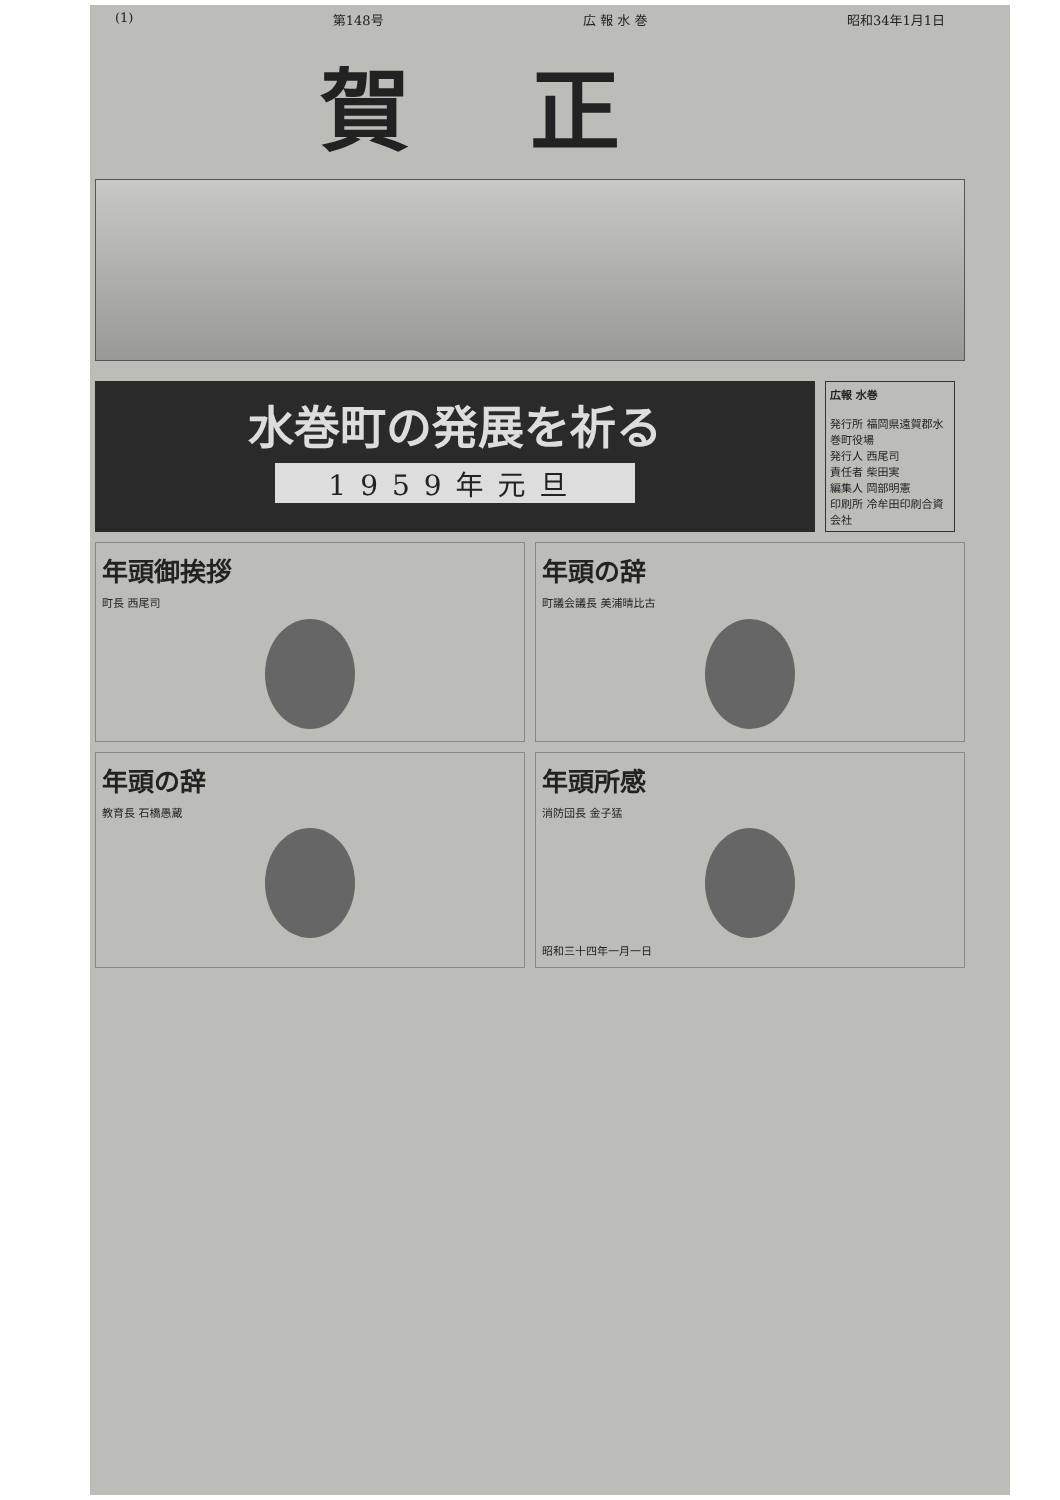(1) 第148号 広 報 水 巻 昭和34年1月1日
賀正
水巻町の発展を祈る
1959年元旦
広報 水巻
発行所 福岡県遠賀郡水巻町役場
発行人 西尾司
責任者 柴田実
編集人 岡部明憲
印刷所 冷牟田印刷合資会社
年頭御挨拶
町長 西尾司
年頭の辞
町議会議長 美浦晴比古
年頭の辞
教育長 石橋愚蔵
年頭所感
消防団長 金子猛
昭和三十四年一月一日